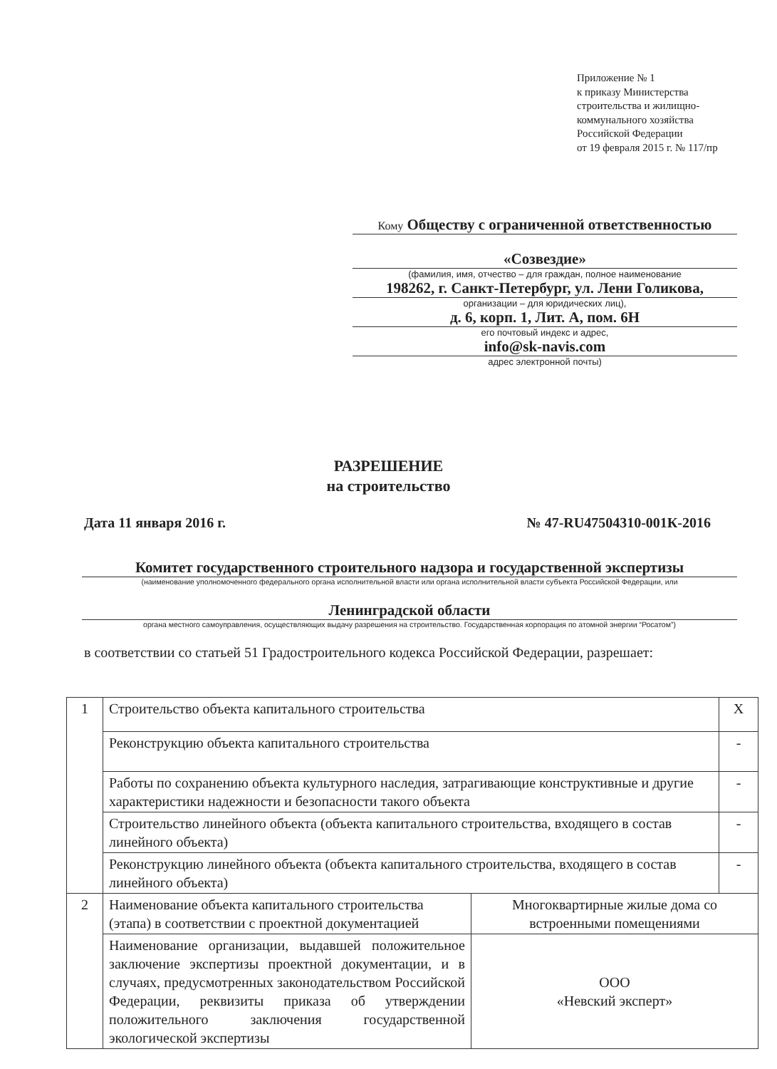Приложение № 1
к приказу Министерства
строительства и жилищно-
коммунального хозяйства
Российской Федерации
от 19 февраля 2015 г. № 117/пр
Кому Обществу с ограниченной ответственностью
«Созвездие»
(фамилия, имя, отчество – для граждан, полное наименование
198262, г. Санкт-Петербург, ул. Лени Голикова,
организации – для юридических лиц),
д. 6, корп. 1, Лит. А, пом. 6Н
его почтовый индекс и адрес,
info@sk-navis.com
адрес электронной почты)
РАЗРЕШЕНИЕ
на строительство
Дата 11 января 2016 г. № 47-RU47504310-001К-2016
Комитет государственного строительного надзора и государственной экспертизы
(наименование уполномоченного федерального органа исполнительной власти или органа исполнительной власти субъекта Российской Федерации, или
Ленинградской области
органа местного самоуправления, осуществляющих выдачу разрешения на строительство. Государственная корпорация по атомной энергии “Росатом”)
в соответствии со статьей 51 Градостроительного кодекса Российской Федерации, разрешает:
| 1 | Строительство объекта капитального строительства | | X |
| | Реконструкцию объекта капитального строительства | | - |
| | Работы по сохранению объекта культурного наследия, затрагивающие конструктивные и другие характеристики надежности и безопасности такого объекта | | - |
| | Строительство линейного объекта (объекта капитального строительства, входящего в состав линейного объекта) | | - |
| | Реконструкцию линейного объекта (объекта капитального строительства, входящего в состав линейного объекта) | | - |
| 2 | Наименование объекта капитального строительства (этапа) в соответствии с проектной документацией | Многоквартирные жилые дома со встроенными помещениями | |
| | Наименование организации, выдавшей положительное заключение экспертизы проектной документации, и в случаях, предусмотренных законодательством Российской Федерации, реквизиты приказа об утверждении положительного заключения государственной экологической экспертизы | ООО «Невский эксперт» | |